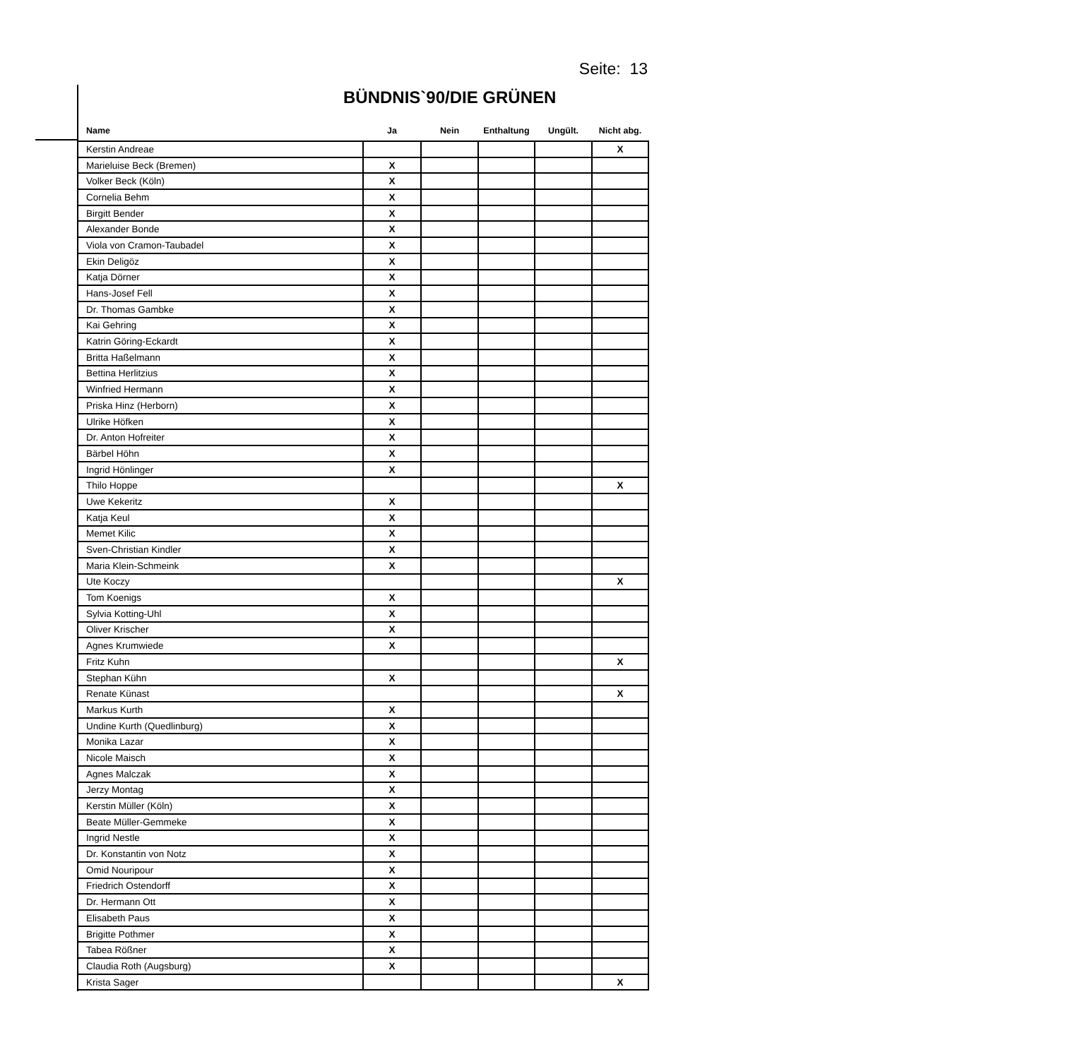Seite: 13
BÜNDNIS`90/DIE GRÜNEN
| Name | Ja | Nein | Enthaltung | Ungült. | Nicht abg. |
| --- | --- | --- | --- | --- | --- |
| Kerstin Andreae | | | | | X |
| Marieluise Beck (Bremen) | X | | | | |
| Volker Beck (Köln) | X | | | | |
| Cornelia Behm | X | | | | |
| Birgitt Bender | X | | | | |
| Alexander Bonde | X | | | | |
| Viola von Cramon-Taubadel | X | | | | |
| Ekin Deligöz | X | | | | |
| Katja Dörner | X | | | | |
| Hans-Josef Fell | X | | | | |
| Dr. Thomas Gambke | X | | | | |
| Kai Gehring | X | | | | |
| Katrin Göring-Eckardt | X | | | | |
| Britta Haßelmann | X | | | | |
| Bettina Herlitzius | X | | | | |
| Winfried Hermann | X | | | | |
| Priska Hinz (Herborn) | X | | | | |
| Ulrike Höfken | X | | | | |
| Dr. Anton Hofreiter | X | | | | |
| Bärbel Höhn | X | | | | |
| Ingrid Hönlinger | X | | | | |
| Thilo Hoppe | | | | | X |
| Uwe Kekeritz | X | | | | |
| Katja Keul | X | | | | |
| Memet Kilic | X | | | | |
| Sven-Christian Kindler | X | | | | |
| Maria Klein-Schmeink | X | | | | |
| Ute Koczy | | | | | X |
| Tom Koenigs | X | | | | |
| Sylvia Kotting-Uhl | X | | | | |
| Oliver Krischer | X | | | | |
| Agnes Krumwiede | X | | | | |
| Fritz Kuhn | | | | | X |
| Stephan Kühn | X | | | | |
| Renate Künast | | | | | X |
| Markus Kurth | X | | | | |
| Undine Kurth (Quedlinburg) | X | | | | |
| Monika Lazar | X | | | | |
| Nicole Maisch | X | | | | |
| Agnes Malczak | X | | | | |
| Jerzy Montag | X | | | | |
| Kerstin Müller (Köln) | X | | | | |
| Beate Müller-Gemmeke | X | | | | |
| Ingrid Nestle | X | | | | |
| Dr. Konstantin von Notz | X | | | | |
| Omid Nouripour | X | | | | |
| Friedrich Ostendorff | X | | | | |
| Dr. Hermann Ott | X | | | | |
| Elisabeth Paus | X | | | | |
| Brigitte Pothmer | X | | | | |
| Tabea Rößner | X | | | | |
| Claudia Roth (Augsburg) | X | | | | |
| Krista Sager | | | | | X |